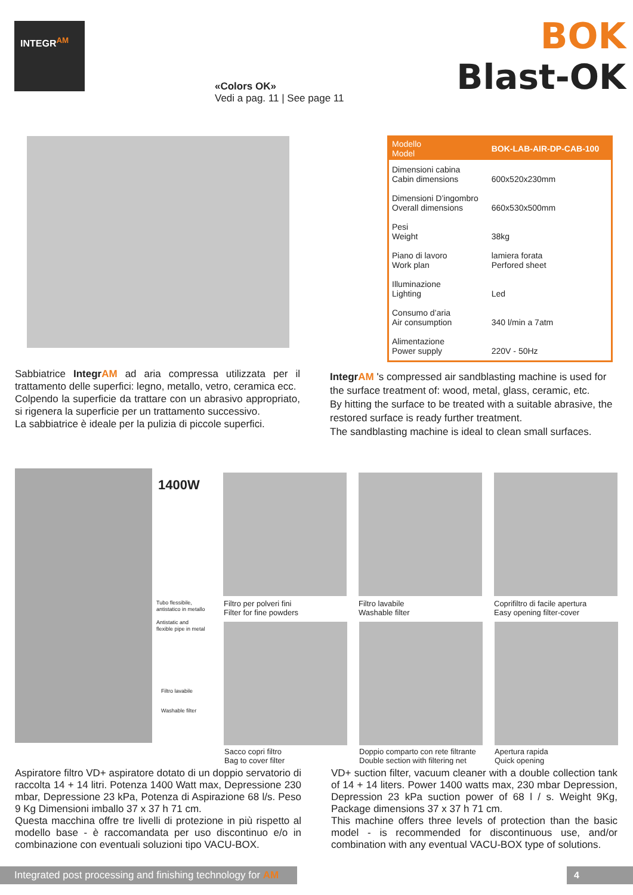INTEGR<sup>AM</sup>
BOK
Blast-OK
«Colors OK»
Vedi a pag. 11 | See page 11
| Modello Model | BOK-LAB-AIR-DP-CAB-100 |
| --- | --- |
| Dimensioni cabina Cabin dimensions | 600x520x230mm |
| Dimensioni D’ingombro Overall dimensions | 660x530x500mm |
| Pesi Weight | 38kg |
| Piano di lavoro Work plan | lamiera forata Perfored sheet |
| Illuminazione Lighting | Led |
| Consumo d’aria Air consumption | 340 l/min a 7atm |
| Alimentazione Power supply | 220V - 50Hz |
Sabbiatrice IntegrAM ad aria compressa utilizzata per il trattamento delle superfici: legno, metallo, vetro, ceramica ecc.
Colpendo la superficie da trattare con un abrasivo appropriato, si rigenera la superficie per un trattamento successivo.
La sabbiatrice è ideale per la pulizia di piccole superfici.
IntegrAM 's compressed air sandblasting machine is used for the surface treatment of: wood, metal, glass, ceramic, etc.
By hitting the surface to be treated with a suitable abrasive, the restored surface is ready further treatment.
The sandblasting machine is ideal to clean small surfaces.
1400W
Tubo flessibile,
antistatico in metallo
Antistatic and
flexible pipe in metal
Filtro lavabile
Washable filter
Filtro per polveri fini
Filter for fine powders
Filtro lavabile
Washable filter
Coprifiltro di facile apertura
Easy opening filter-cover
Sacco copri filtro
Bag to cover filter
Doppio comparto con rete filtrante
Double section with filtering net
Apertura rapida
Quick opening
Aspiratore filtro VD+ aspiratore dotato di un doppio servatorio di raccolta 14 + 14 litri. Potenza 1400 Watt max, Depressione 230 mbar, Depressione 23 kPa, Potenza di Aspirazione 68 l/s. Peso 9 Kg Dimensioni imballo 37 x 37 h 71 cm.
Questa macchina offre tre livelli di protezione in più rispetto al modello base - è raccomandata per uso discontinuo e/o in combinazione con eventuali soluzioni tipo VACU-BOX.
VD+ suction filter, vacuum cleaner with a double collection tank of 14 + 14 liters. Power 1400 watts max, 230 mbar Depression, Depression 23 kPa suction power of 68 l / s. Weight 9Kg, Package dimensions 37 x 37 h 71 cm.
This machine offers three levels of protection than the basic model - is recommended for discontinuous use, and/or combination with any eventual VACU-BOX type of solutions.
Integrated post processing and finishing technology for AM
4